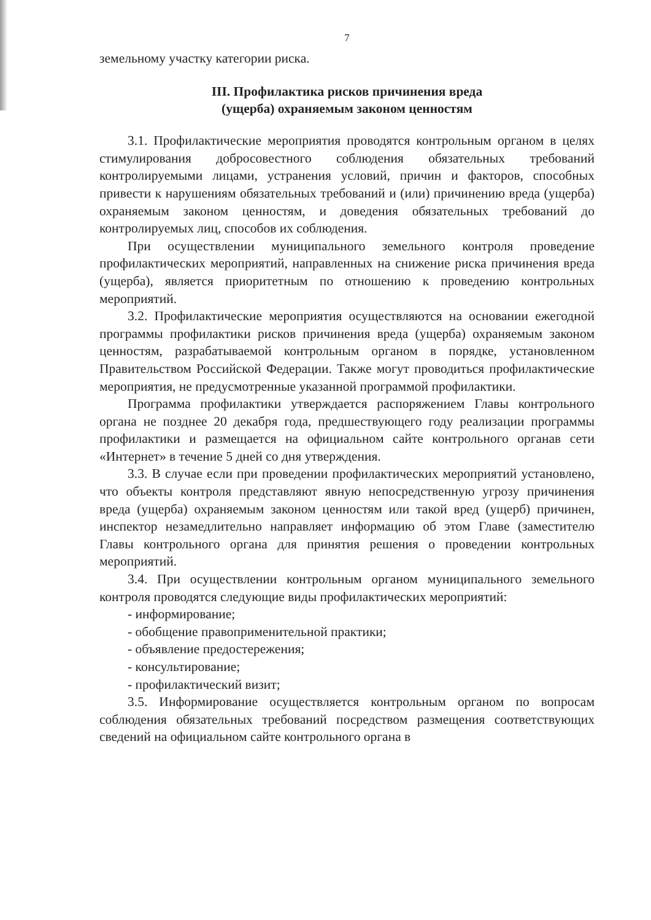7
земельному участку категории риска.
III. Профилактика рисков причинения вреда
(ущерба) охраняемым законом ценностям
3.1. Профилактические мероприятия проводятся контрольным органом в целях стимулирования добросовестного соблюдения обязательных требований контролируемыми лицами, устранения условий, причин и факторов, способных привести к нарушениям обязательных требований и (или) причинению вреда (ущерба) охраняемым законом ценностям, и доведения обязательных требований до контролируемых лиц, способов их соблюдения.
При осуществлении муниципального земельного контроля проведение профилактических мероприятий, направленных на снижение риска причинения вреда (ущерба), является приоритетным по отношению к проведению контрольных мероприятий.
3.2. Профилактические мероприятия осуществляются на основании ежегодной программы профилактики рисков причинения вреда (ущерба) охраняемым законом ценностям, разрабатываемой контрольным органом в порядке, установленном Правительством Российской Федерации. Также могут проводиться профилактические мероприятия, не предусмотренные указанной программой профилактики.
Программа профилактики утверждается распоряжением Главы контрольного органа не позднее 20 декабря года, предшествующего году реализации программы профилактики и размещается на официальном сайте контрольного органав сети «Интернет» в течение 5 дней со дня утверждения.
3.3. В случае если при проведении профилактических мероприятий установлено, что объекты контроля представляют явную непосредственную угрозу причинения вреда (ущерба) охраняемым законом ценностям или такой вред (ущерб) причинен, инспектор незамедлительно направляет информацию об этом Главе (заместителю Главы контрольного органа для принятия решения о проведении контрольных мероприятий.
3.4. При осуществлении контрольным органом муниципального земельного контроля проводятся следующие виды профилактических мероприятий:
- информирование;
- обобщение правоприменительной практики;
- объявление предостережения;
- консультирование;
- профилактический визит;
3.5. Информирование осуществляется контрольным органом по вопросам соблюдения обязательных требований посредством размещения соответствующих сведений на официальном сайте контрольного органа в